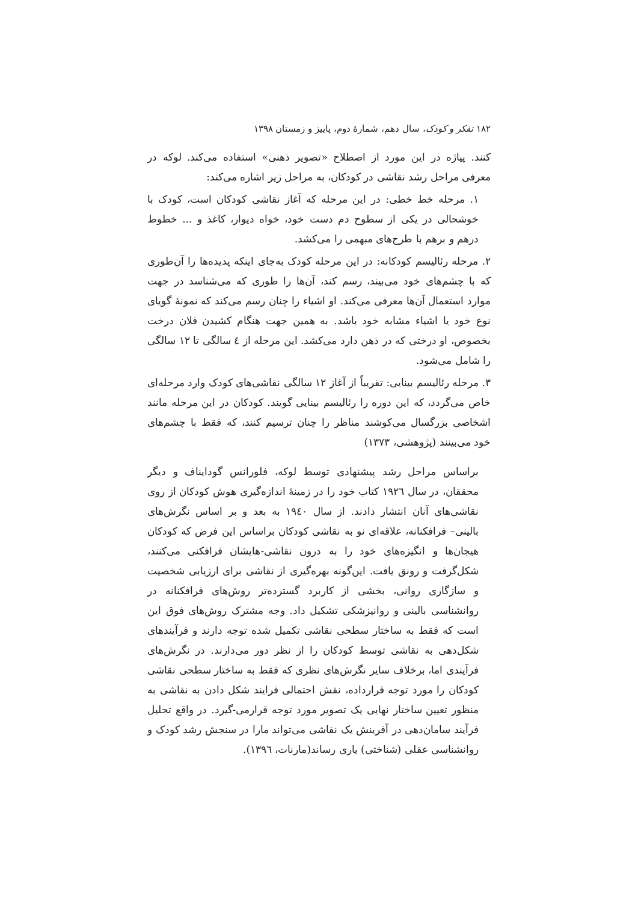۱۸۲ تفکر و کودک، سال دهم، شمارهٔ دوم، پاییز و زمستان ۱۳۹۸
کنند. پیاژه در این مورد از اصطلاح «تصویر ذهنی» استفاده می‌کند. لوکه در معرفی مراحل رشد نقاشی در کودکان، به مراحل زیر اشاره می‌کند:
۱. مرحله خط خطی: در این مرحله که آغاز نقاشی کودکان است، کودک با خوشحالی در یکی از سطوح دم دست خود، خواه دیوار، کاغذ و ... خطوط درهم و برهم با طرح‌های مبهمی را می‌کشد.
۲. مرحله رئالیسم کودکانه: در این مرحله کودک به‌جای اینکه پدیده‌ها را آن‌طوری که با چشم‌های خود می‌بیند، رسم کند، آن‌ها را طوری که می‌شناسد در جهت موارد استعمال آن‌ها معرفی می‌کند. او اشیاء را چنان رسم می‌کند که نمونهٔ گویای نوع خود یا اشیاء مشابه خود باشد. به همین جهت هنگام کشیدن فلان درخت بخصوص، او درختی که در ذهن دارد می‌کشد. این مرحله از ٤ سالگی تا ۱۲ سالگی را شامل می‌شود.
۳. مرحله رئالیسم بینایی: تقریباً از آغاز ۱۲ سالگی نقاشی‌های کودک وارد مرحله‌ای خاص می‌گردد، که این دوره را رئالیسم بینایی گویند. کودکان در این مرحله مانند اشخاصی بزرگسال می‌کوشند مناظر را چنان ترسیم کنند، که فقط با چشم‌های خود می‌بینند (پژوهشی، ۱۳۷۳)
براساس مراحل رشد پیشنهادی توسط لوکه، فلورانس گودایناف و دیگر محققان، در سال ۱۹۲٦ کتاب خود را در زمینهٔ اندازه‌گیری هوش کودکان از روی نقاشی‌های آنان انتشار دادند. از سال ۱۹٤۰ به بعد و بر اساس نگرش‌های بالینی– فرافکنانه، علاقه‌ای نو به نقاشی کودکان براساس این فرض که کودکان هیجان‌ها و انگیزه‌های خود را به درون نقاشی-هایشان فرافکنی می‌کنند، شکل‌گرفت و رونق یافت. این‌گونه بهره‌گیری از نقاشی برای ارزیابی شخصیت و سازگاری روانی، بخشی از کاربرد گسترده‌تر روش‌های فرافکنانه در روانشناسی بالینی و روانپزشکی تشکیل داد. وجه مشترک روش‌های فوق این است که فقط به ساختار سطحی نقاشی تکمیل شده توجه دارند و فرآیندهای شکل‌دهی به نقاشی توسط کودکان را از نظر دور می‌دارند. در نگرش‌های فرآیندی اما، برخلاف سایر نگرش‌های نظری که فقط به ساختار سطحی نقاشی کودکان را مورد توجه قرارداده، نقش احتمالی فرایند شکل دادن به نقاشی به منظور تعیین ساختار نهایی یک تصویر مورد توجه قرارمی-گیرد. در واقع تحلیل فرآیند سامان‌دهی در آفرینش یک نقاشی می‌تواند مارا در سنجش رشد کودک و روانشناسی عقلی (شناختی) یاری رساند(مارنات، ۱۳۹٦).